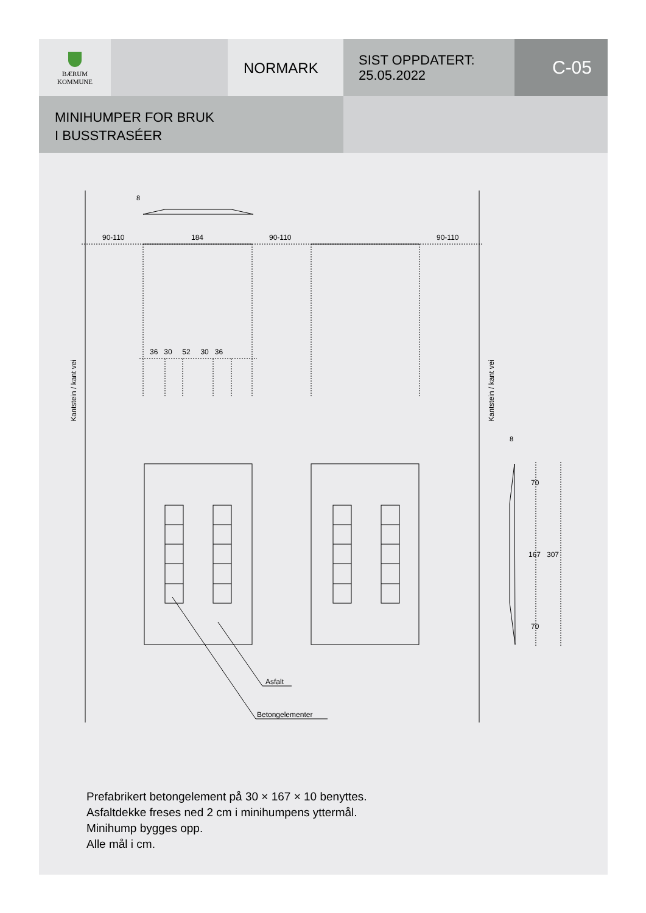BÆRUM
KOMMUNE
NORMARK
SIST OPPDATERT:
25.05.2022
C-05
MINIHUMPER FOR BRUK
I BUSSTRASÉER
8
90-110 184 90-110 90-110
36 30 52 30 36
Kantstein / kant vei
Kantstein / kant vei
8
70
167 307
70
Asfalt
Betongelementer
Prefabrikert betongelement på 30 × 167 × 10 benyttes.
Asfaltdekke freses ned 2 cm i minihumpens yttermål.
Minihump bygges opp.
Alle mål i cm.